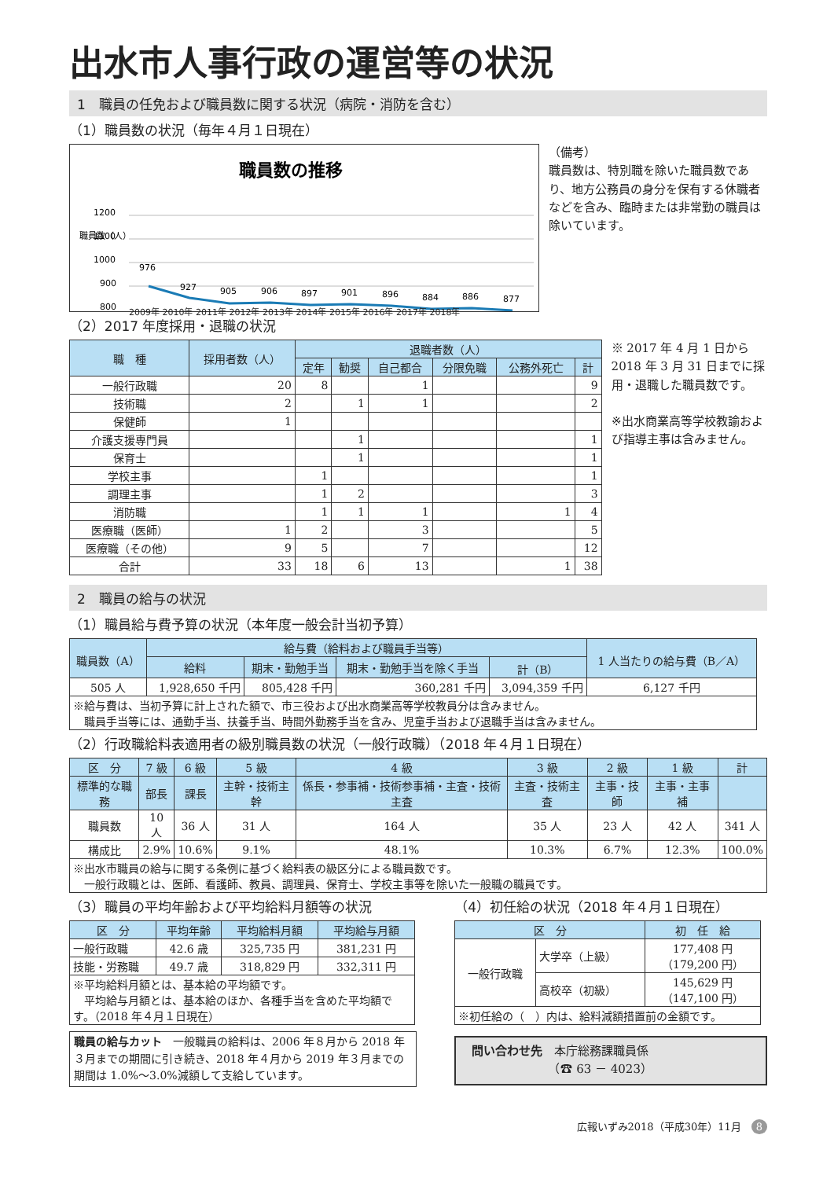出水市人事行政の運営等の状況
1　職員の任免および職員数に関する状況（病院・消防を含む）
（1）職員数の状況（毎年４月１日現在）
職員数の推移
1200
1100
1000
900
800
職員数（人）
976
927
905
906
897
901
896
884
886
877
2009年 2010年 2011年 2012年 2013年 2014年 2015年 2016年 2017年 2018年
（備考）
職員数は、特別職を除いた職員数であり、地方公務員の身分を保有する休職者などを含み、臨時または非常勤の職員は除いています。
（2）2017 年度採用・退職の状況
| 職 種 | 採用者数（人） | 退職者数（人） | | | | | |
| --- | --- | --- | --- | --- | --- | --- | --- |
| | | 定年 | 勧奨 | 自己都合 | 分限免職 | 公務外死亡 | 計 |
| 一般行政職 | 20 | 8 | | 1 | | | 9 |
| 技術職 | 2 | | 1 | 1 | | | 2 |
| 保健師 | 1 | | | | | | |
| 介護支援専門員 | | | 1 | | | | 1 |
| 保育士 | | | 1 | | | | 1 |
| 学校主事 | | 1 | | | | | 1 |
| 調理主事 | | 1 | 2 | | | | 3 |
| 消防職 | | 1 | 1 | 1 | | 1 | 4 |
| 医療職（医師） | 1 | 2 | | 3 | | | 5 |
| 医療職（その他） | 9 | 5 | | 7 | | | 12 |
| 合計 | 33 | 18 | 6 | 13 | | 1 | 38 |
※ 2017 年 4 月 1 日から 2018 年 3 月 31 日までに採用・退職した職員数です。
※出水商業高等学校教諭および指導主事は含みません。
2　職員の給与の状況
（1）職員給与費予算の状況（本年度一般会計当初予算）
| 職員数（A） | 給与費（給料および職員手当等） | | | | 1 人当たりの給与費（B／A） |
| --- | --- | --- | --- | --- | --- |
| | 給料 | 期末・勤勉手当 | 期末・勤勉手当を除く手当 | 計（B） | |
| 505 人 | 1,928,650 千円 | 805,428 千円 | 360,281 千円 | 3,094,359 千円 | 6,127 千円 |
| ※給与費は、当初予算に計上された額で、市三役および出水商業高等学校教員分は含みません。 職員手当等には、通勤手当、扶養手当、時間外勤務手当を含み、児童手当および退職手当は含みません。 | | | | | |
（2）行政職給料表適用者の級別職員数の状況（一般行政職）（2018 年４月１日現在）
| 区 分 | 7 級 | 6 級 | 5 級 | 4 級 | 3 級 | 2 級 | 1 級 | 計 |
| --- | --- | --- | --- | --- | --- | --- | --- | --- |
| 標準的な職務 | 部長 | 課長 | 主幹・技術主幹 | 係長・参事補・技術参事補・主査・技術主査 | 主査・技術主査 | 主事・技師 | 主事・主事補 | |
| 職員数 | 10 人 | 36 人 | 31 人 | 164 人 | 35 人 | 23 人 | 42 人 | 341 人 |
| 構成比 | 2.9% | 10.6% | 9.1% | 48.1% | 10.3% | 6.7% | 12.3% | 100.0% |
| ※出水市職員の給与に関する条例に基づく給料表の級区分による職員数です。 一般行政職とは、医師、看護師、教員、調理員、保育士、学校主事等を除いた一般職の職員です。 | | | | | | | | |
（3）職員の平均年齢および平均給料月額等の状況
| 区 分 | 平均年齢 | 平均給料月額 | 平均給与月額 |
| --- | --- | --- | --- |
| 一般行政職 | 42.6 歳 | 325,735 円 | 381,231 円 |
| 技能・労務職 | 49.7 歳 | 318,829 円 | 332,311 円 |
| ※平均給料月額とは、基本給の平均額です。 平均給与月額とは、基本給のほか、各種手当を含めた平均額です。（2018 年４月１日現在） | | | |
職員の給与カット　一般職員の給料は、2006 年８月から 2018 年３月までの期間に引き続き、2018 年４月から 2019 年３月までの期間は 1.0%～3.0%減額して支給しています。
（4）初任給の状況（2018 年４月１日現在）
| 区 分 | | 初 任 給 |
| --- | --- | --- |
| 一般行政職 | 大学卒（上級） | 177,408 円 （179,200 円） |
| | 高校卒（初級） | 145,629 円 （147,100 円） |
| ※初任給の（ ）内は、給料減額措置前の金額です。 | | |
問い合わせ先　本庁総務課職員係
　　　　　　　（☎ 63 － 4023）
広報いずみ2018（平成30年）11月　8